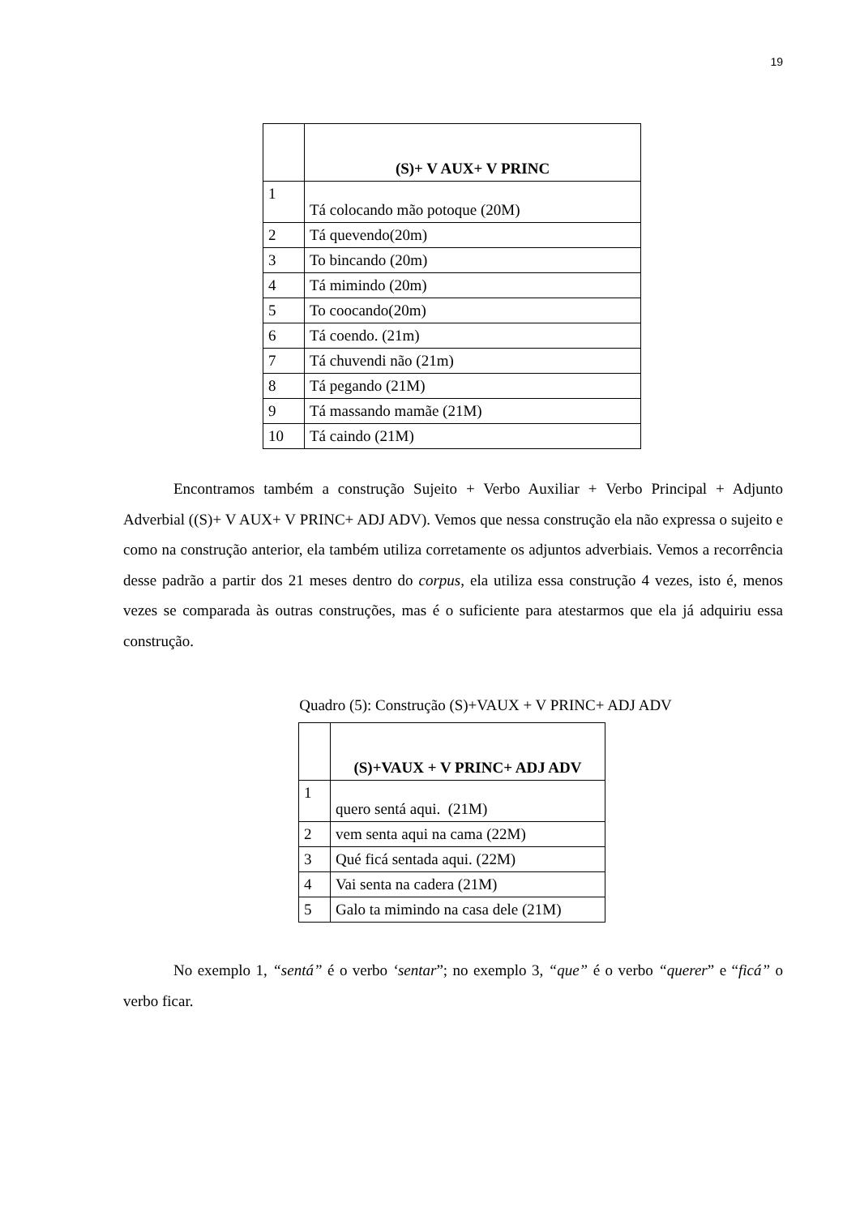19
| | (S)+ V AUX+ V PRINC |
| --- | --- |
| 1 | Tá colocando mão potoque (20M) |
| 2 | Tá quevendo(20m) |
| 3 | To bincando (20m) |
| 4 | Tá mimindo (20m) |
| 5 | To coocando(20m) |
| 6 | Tá coendo. (21m) |
| 7 | Tá chuvendi não (21m) |
| 8 | Tá pegando (21M) |
| 9 | Tá massando mamãe (21M) |
| 10 | Tá caindo (21M) |
Encontramos também a construção Sujeito + Verbo Auxiliar + Verbo Principal + Adjunto Adverbial ((S)+ V AUX+ V PRINC+ ADJ ADV). Vemos que nessa construção ela não expressa o sujeito e como na construção anterior, ela também utiliza corretamente os adjuntos adverbiais. Vemos a recorrência desse padrão a partir dos 21 meses dentro do corpus, ela utiliza essa construção 4 vezes, isto é, menos vezes se comparada às outras construções, mas é o suficiente para atestarmos que ela já adquiriu essa construção.
Quadro (5): Construção (S)+VAUX + V PRINC+ ADJ ADV
| | (S)+VAUX + V PRINC+ ADJ ADV |
| --- | --- |
| 1 | quero sentá aqui. (21M) |
| 2 | vem senta aqui na cama (22M) |
| 3 | Qué ficá sentada aqui. (22M) |
| 4 | Vai senta na cadera (21M) |
| 5 | Galo ta mimindo na casa dele (21M) |
No exemplo 1, “sentá” é o verbo ‘sentar”; no exemplo 3, “que” é o verbo “querer” e “ficá” o verbo ficar.